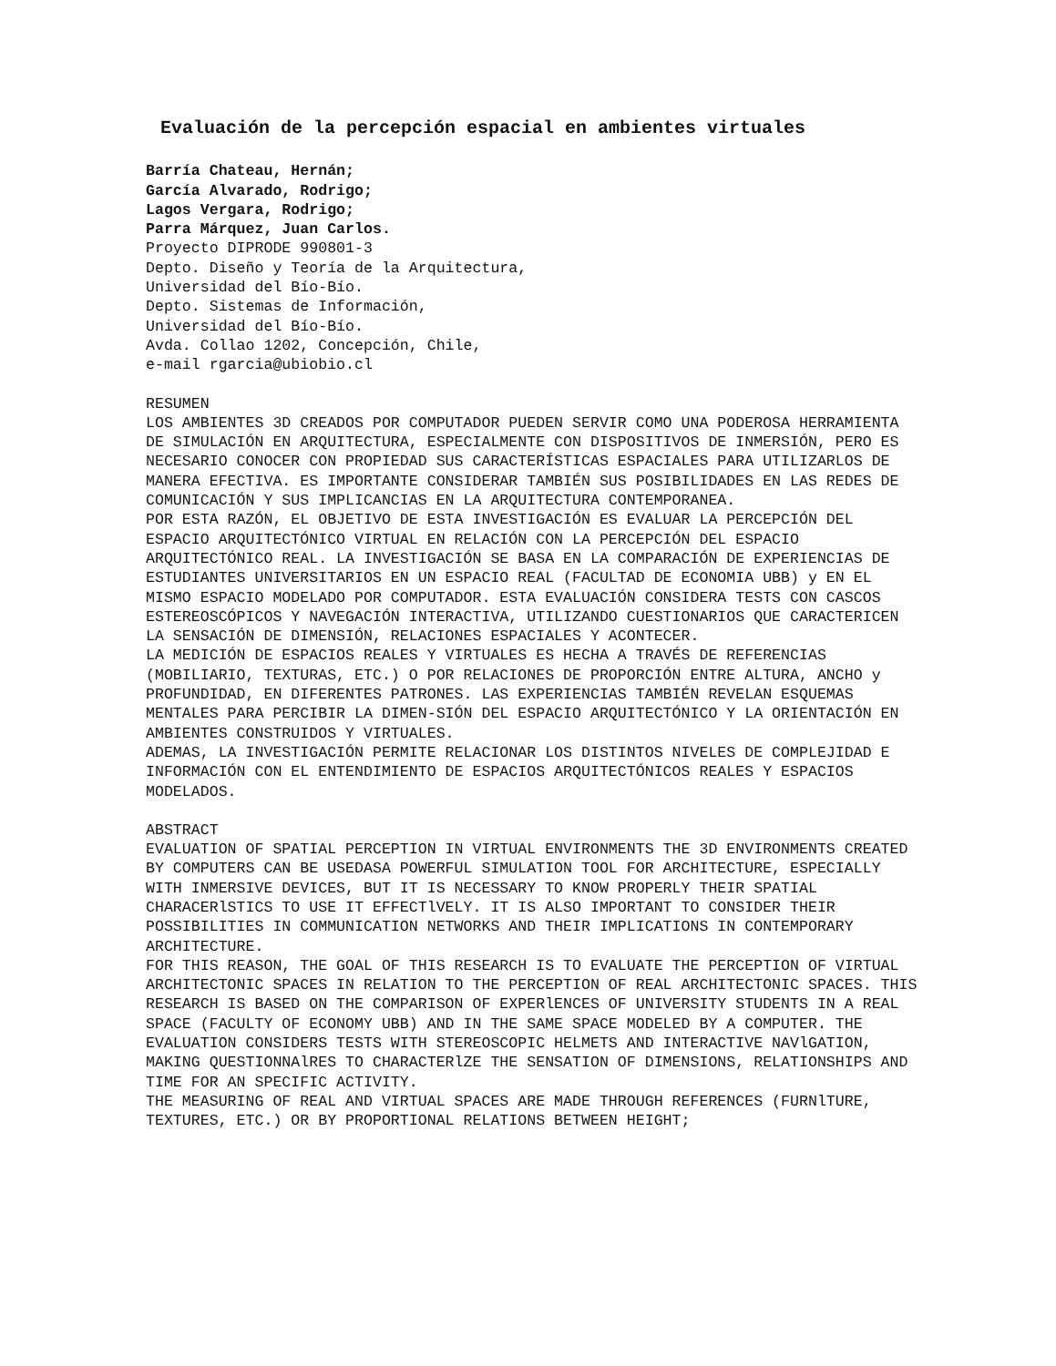Evaluación de la percepción espacial en ambientes virtuales
Barría Chateau, Hernán;
García Alvarado, Rodrigo;
Lagos Vergara, Rodrigo;
Parra Márquez, Juan Carlos.
Proyecto DIPRODE 990801-3
Depto. Diseño y Teoría de la Arquitectura,
Universidad del Bío-Bío.
Depto. Sistemas de Información,
Universidad del Bío-Bío.
Avda. Collao 1202, Concepción, Chile,
e-mail rgarcia@ubiobio.cl
RESUMEN
LOS AMBIENTES 3D CREADOS POR COMPUTADOR PUEDEN SERVIR COMO UNA PODEROSA HERRAMIENTA DE SIMULACIÓN EN ARQUITECTURA, ESPECIALMENTE CON DISPOSITIVOS DE INMERSIÓN, PERO ES NECESARIO CONOCER CON PROPIEDAD SUS CARACTERÍSTICAS ESPACIALES PARA UTILIZARLOS DE MANERA EFECTIVA. ES IMPORTANTE CONSIDERAR TAMBIÉN SUS POSIBILIDADES EN LAS REDES DE COMUNICACIÓN Y SUS IMPLICANCIAS EN LA ARQUITECTURA CONTEMPORANEA.
POR ESTA RAZÓN, EL OBJETIVO DE ESTA INVESTIGACIÓN ES EVALUAR LA PERCEPCIÓN DEL ESPACIO ARQUITECTÓNICO VIRTUAL EN RELACIÓN CON LA PERCEPCIÓN DEL ESPACIO ARQUITECTÓNICO REAL. LA INVESTIGACIÓN SE BASA EN LA COMPARACIÓN DE EXPERIENCIAS DE ESTUDIANTES UNIVERSITARIOS EN UN ESPACIO REAL (FACULTAD DE ECONOMIA UBB) y EN EL MISMO ESPACIO MODELADO POR COMPUTADOR. ESTA EVALUACIÓN CONSIDERA TESTS CON CASCOS ESTEREOSCÓPICOS Y NAVEGACIÓN INTERACTIVA, UTILIZANDO CUESTIONARIOS QUE CARACTERICEN LA SENSACIÓN DE DIMENSIÓN, RELACIONES ESPACIALES Y ACONTECER.
LA MEDICIÓN DE ESPACIOS REALES Y VIRTUALES ES HECHA A TRAVÉS DE REFERENCIAS (MOBILIARIO, TEXTURAS, ETC.) O POR RELACIONES DE PROPORCIÓN ENTRE ALTURA, ANCHO y PROFUNDIDAD, EN DIFERENTES PATRONES. LAS EXPERIENCIAS TAMBIÉN REVELAN ESQUEMAS MENTALES PARA PERCIBIR LA DIMEN-SIÓN DEL ESPACIO ARQUITECTÓNICO Y LA ORIENTACIÓN EN AMBIENTES CONSTRUIDOS Y VIRTUALES.
ADEMAS, LA INVESTIGACIÓN PERMITE RELACIONAR LOS DISTINTOS NIVELES DE COMPLEJIDAD E INFORMACIÓN CON EL ENTENDIMIENTO DE ESPACIOS ARQUITECTÓNICOS REALES Y ESPACIOS MODELADOS.
ABSTRACT
EVALUATION OF SPATIAL PERCEPTION IN VIRTUAL ENVIRONMENTS THE 3D ENVIRONMENTS CREATED BY COMPUTERS CAN BE USEDASA POWERFUL SIMULATION TOOL FOR ARCHITECTURE, ESPECIALLY WITH INMERSIVE DEVICES, BUT IT IS NECESSARY TO KNOW PROPERLY THEIR SPATIAL CHARACERlSTICS TO USE IT EFFECTlVELY. IT IS ALSO IMPORTANT TO CONSIDER THEIR POSSIBILITIES IN COMMUNICATION NETWORKS AND THEIR IMPLICATIONS IN CONTEMPORARY ARCHITECTURE.
FOR THIS REASON, THE GOAL OF THIS RESEARCH IS TO EVALUATE THE PERCEPTION OF VIRTUAL ARCHITECTONIC SPACES IN RELATION TO THE PERCEPTION OF REAL ARCHITECTONIC SPACES. THIS RESEARCH IS BASED ON THE COMPARISON OF EXPERlENCES OF UNIVERSITY STUDENTS IN A REAL SPACE (FACULTY OF ECONOMY UBB) AND IN THE SAME SPACE MODELED BY A COMPUTER. THE EVALUATION CONSIDERS TESTS WITH STEREOSCOPIC HELMETS AND INTERACTIVE NAVlGATION, MAKING QUESTIONNAlRES TO CHARACTERlZE THE SENSATION OF DIMENSIONS, RELATIONSHIPS AND TIME FOR AN SPECIFIC ACTIVITY.
THE MEASURING OF REAL AND VIRTUAL SPACES ARE MADE THROUGH REFERENCES (FURNlTURE, TEXTURES, ETC.) OR BY PROPORTIONAL RELATIONS BETWEEN HEIGHT;